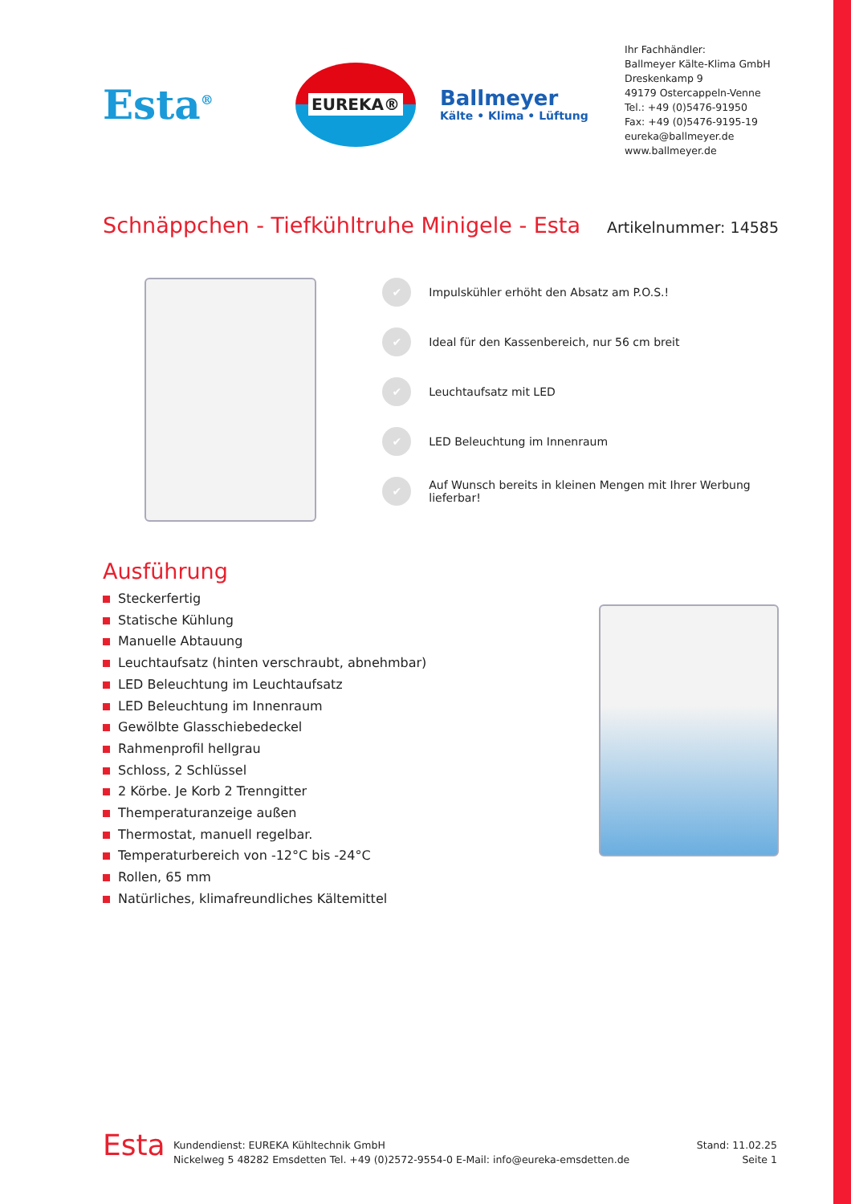Esta<sup>®</sup>
EUREKA®
Ballmeyer
Kälte • Klima • Lüftung
Ihr Fachhändler:
Ballmeyer Kälte-Klima GmbH
Dreskenkamp 9
49179 Ostercappeln-Venne
Tel.: +49 (0)5476-91950
Fax: +49 (0)5476-9195-19
eureka@ballmeyer.de
www.ballmeyer.de
Schnäppchen - Tiefkühltruhe Minigele - Esta
Artikelnummer: 14585
✔ Impulskühler erhöht den Absatz am P.O.S.!
✔ Ideal für den Kassenbereich, nur 56 cm breit
✔ Leuchtaufsatz mit LED
✔ LED Beleuchtung im Innenraum
✔ Auf Wunsch bereits in kleinen Mengen mit Ihrer Werbung lieferbar!
Ausführung
Steckerfertig
Statische Kühlung
Manuelle Abtauung
Leuchtaufsatz (hinten verschraubt, abnehmbar)
LED Beleuchtung im Leuchtaufsatz
LED Beleuchtung im Innenraum
Gewölbte Glasschiebedeckel
Rahmenprofil hellgrau
Schloss, 2 Schlüssel
2 Körbe. Je Korb 2 Trenngitter
Themperaturanzeige außen
Thermostat, manuell regelbar.
Temperaturbereich von -12°C bis -24°C
Rollen, 65 mm
Natürliches, klimafreundliches Kältemittel
Esta
Kundendienst: EUREKA Kühltechnik GmbH
Nickelweg 5 48282 Emsdetten Tel. +49 (0)2572-9554-0 E-Mail: info@eureka-emsdetten.de
Stand: 11.02.25
Seite 1